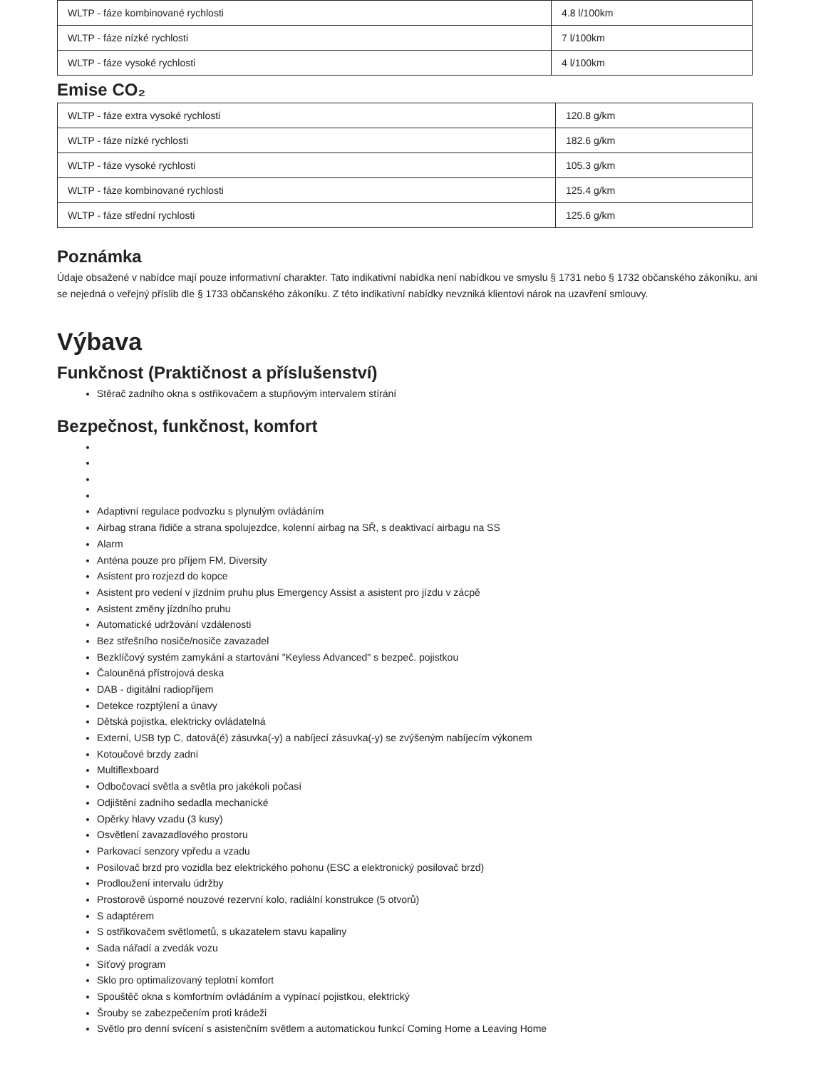| WLTP - fáze kombinované rychlosti | 4.8 l/100km |
| WLTP - fáze nízké rychlosti | 7 l/100km |
| WLTP - fáze vysoké rychlosti | 4 l/100km |
Emise CO₂
| WLTP - fáze extra vysoké rychlosti | 120.8 g/km |
| WLTP - fáze nízké rychlosti | 182.6 g/km |
| WLTP - fáze vysoké rychlosti | 105.3 g/km |
| WLTP - fáze kombinované rychlosti | 125.4 g/km |
| WLTP - fáze střední rychlosti | 125.6 g/km |
Poznámka
Údaje obsažené v nabídce mají pouze informativní charakter. Tato indikativní nabídka není nabídkou ve smyslu § 1731 nebo § 1732 občanského zákoníku, ani se nejedná o veřejný příslib dle § 1733 občanského zákoníku. Z této indikativní nabídky nevzniká klientovi nárok na uzavření smlouvy.
Výbava
Funkčnost (Praktičnost a příslušenství)
Stěrač zadního okna s ostřikovačem a stupňovým intervalem stírání
Bezpečnost, funkčnost, komfort
Adaptivní regulace podvozku s plynulým ovládáním
Airbag strana řidiče a strana spolujezdce, kolenní airbag na SŘ, s deaktivací airbagu na SS
Alarm
Anténa pouze pro příjem FM, Diversity
Asistent pro rozjezd do kopce
Asistent pro vedení v jízdním pruhu plus Emergency Assist a asistent pro jízdu v zácpě
Asistent změny jízdního pruhu
Automatické udržování vzdálenosti
Bez střešního nosiče/nosiče zavazadel
Bezklíčový systém zamykání a startování "Keyless Advanced" s bezpeč. pojistkou
Čalouněná přístrojová deska
DAB - digitální radiopříjem
Detekce rozptýlení a únavy
Dětská pojistka, elektricky ovládatelná
Externí, USB typ C, datová(é) zásuvka(-y) a nabíjecí zásuvka(-y) se zvýšeným nabíjecím výkonem
Kotoučové brzdy zadní
Multiflexboard
Odbočovací světla a světla pro jakékoli počasí
Odjištění zadního sedadla mechanické
Opěrky hlavy vzadu (3 kusy)
Osvětlení zavazadlového prostoru
Parkovací senzory vpředu a vzadu
Posilovač brzd pro vozidla bez elektrického pohonu (ESC a elektronický posilovač brzd)
Prodloužení intervalu údržby
Prostorově úsporné nouzové rezervní kolo, radiální konstrukce (5 otvorů)
S adaptérem
S ostřikovačem světlometů, s ukazatelem stavu kapaliny
Sada nářadí a zvedák vozu
Síťový program
Sklo pro optimalizovaný teplotní komfort
Spouštěč okna s komfortním ovládáním a vypínací pojistkou, elektrický
Šrouby se zabezpečením proti krádeži
Světlo pro denní svícení s asistenčním světlem a automatickou funkcí Coming Home a Leaving Home